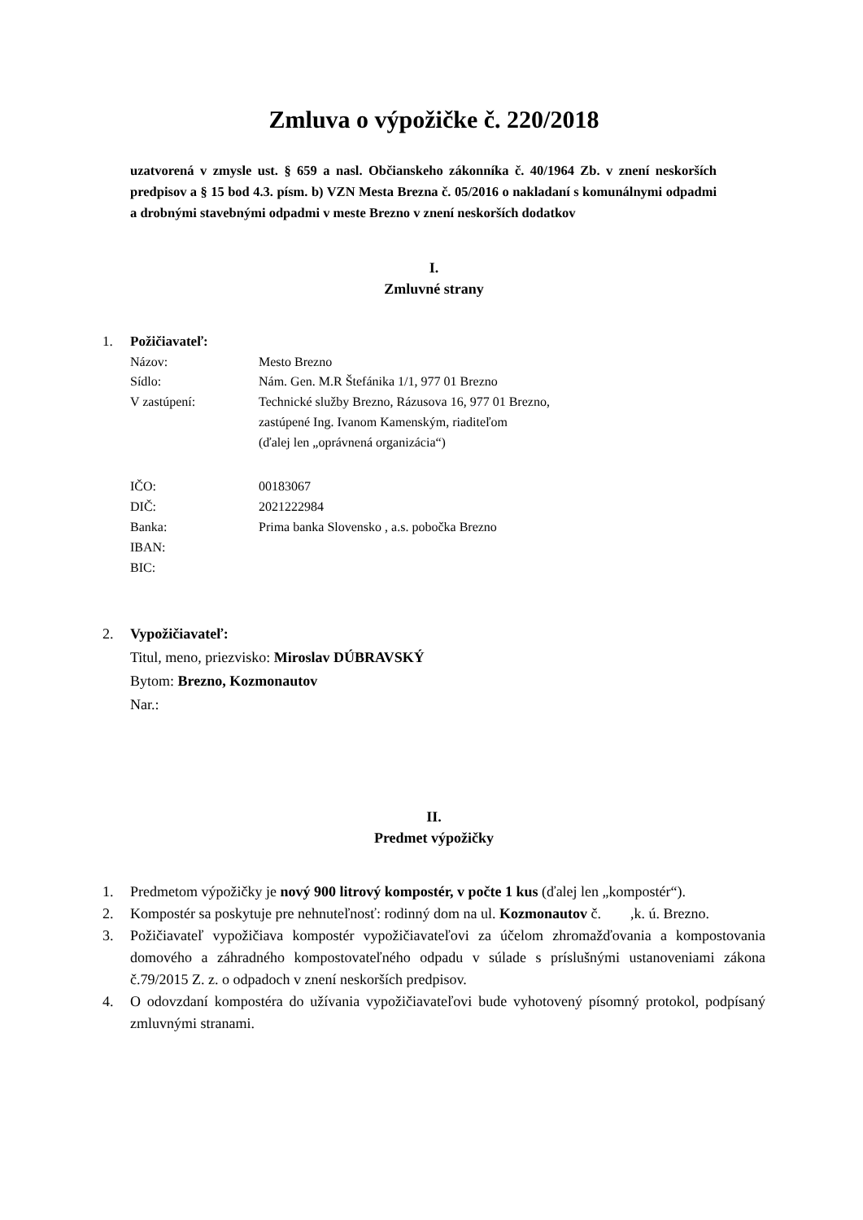Zmluva o výpožičke č. 220/2018
uzatvorená v zmysle ust. § 659 a nasl. Občianskeho zákonníka č. 40/1964 Zb. v znení neskorších predpisov a § 15 bod 4.3. písm. b) VZN Mesta Brezna č. 05/2016 o nakladaní s komunálnymi odpadmi a drobnými stavebnými odpadmi v meste Brezno v znení neskorších dodatkov
I.
Zmluvné strany
1. Požičiavateľ:
Názov: Mesto Brezno Sídlo: Nám. Gen. M.R Štefánika 1/1, 977 01 Brezno V zastúpení: Technické služby Brezno, Rázusova 16, 977 01 Brezno,
zastúpené Ing. Ivanom Kamenským, riaditeľom
(ďalej len „oprávnená organizácia“)
IČO: 00183067 DIČ: 2021222984 Banka: Prima banka Slovensko , a.s. pobočka Brezno IBAN: BIC:
2. Vypožičiavateľ:
Titul, meno, priezvisko: Miroslav DÚBRAVSKÝ
Bytom: Brezno, Kozmonautov
Nar.:
II.
Predmet výpožičky
1. Predmetom výpožičky je nový 900 litrový kompostér, v počte 1 kus (ďalej len „kompostér“).
2. Kompostér sa poskytuje pre nehnuteľnosť: rodinný dom na ul. Kozmonautov č. ,k. ú. Brezno.
3. Požičiavateľ vypožičiava kompostér vypožičiavateľovi za účelom zhromažďovania a kompostovania domového a záhradného kompostovateľného odpadu v súlade s príslušnými ustanoveniami zákona č.79/2015 Z. z. o odpadoch v znení neskorších predpisov.
4. O odovzdaní kompostéra do užívania vypožičiavateľovi bude vyhotovený písomný protokol, podpísaný zmluvnými stranami.